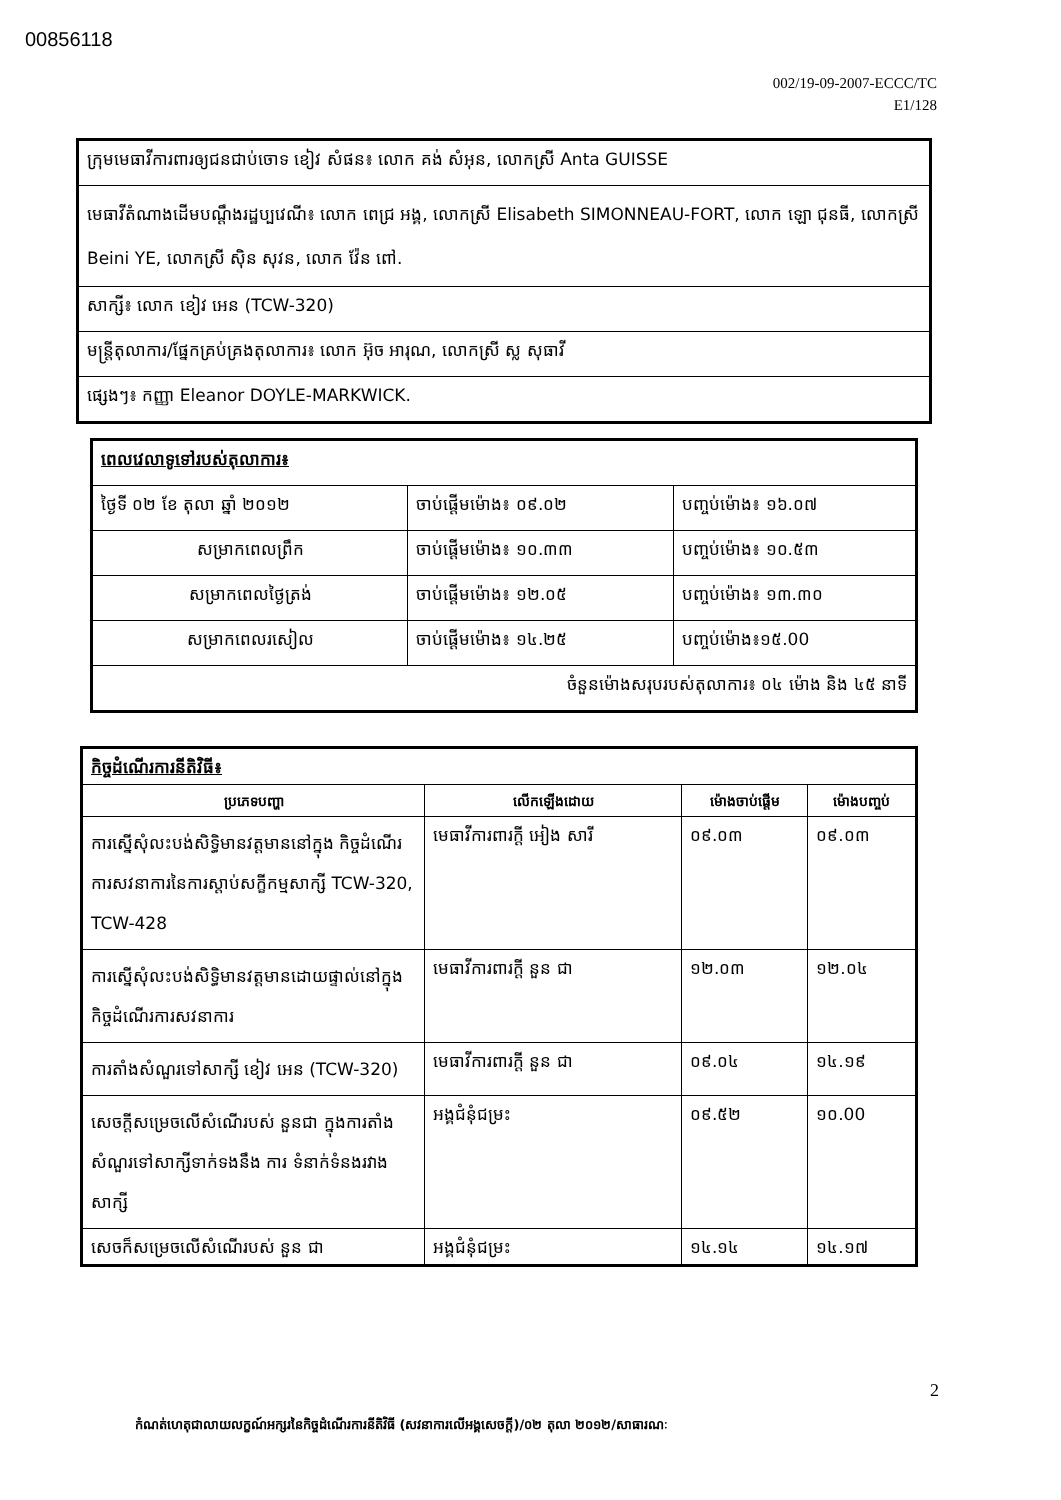00856118
002/19-09-2007-ECCC/TC
E1/128
| ក្រុមមេធាវីការពារឲ្យជនជាប់ចោទ ខៀវ សំផន៖ លោក គង់ សំអុន, លោកស្រី Anta GUISSE |
| មេធាវីតំណាងដើមបណ្តឹងរដ្ឋប្បវេណី៖ លោក ពេជ្រ អង្គ, លោកស្រី Elisabeth SIMONNEAU-FORT, លោក ឡោ ជុនធី, លោកស្រី Beini YE, លោកស្រី ស៊ិន សុវន, លោក វ៉ែន ពៅ. |
| សាក្សី៖ លោក ខៀវ អេន (TCW-320) |
| មន្ត្រីតុលាការ/ផ្នែកគ្រប់គ្រងតុលាការ៖ លោក អ៊ុច អារុណ, លោកស្រី ស្ល សុធាវី |
| ផ្សេងៗ៖ កញ្ញា Eleanor DOYLE-MARKWICK. |
| ពេលវេលាទូទៅរបស់តុលាការ៖ | | |
| ថ្ងៃទី ០២ ខែ តុលា ឆ្នាំ ២០១២ | ចាប់ផ្តើមម៉ោង៖ ០៩.០២ | បញ្ចប់ម៉ោង៖ ១៦.០៧ |
| សម្រាកពេលព្រឹក | ចាប់ផ្តើមម៉ោង៖ ១០.៣៣ | បញ្ចប់ម៉ោង៖ ១០.៥៣ |
| សម្រាកពេលថ្ងៃត្រង់ | ចាប់ផ្តើមម៉ោង៖ ១២.០៥ | បញ្ចប់ម៉ោង៖ ១៣.៣០ |
| សម្រាកពេលរសៀល | ចាប់ផ្តើមម៉ោង៖ ១៤.២៥ | បញ្ចប់ម៉ោង៖១៥.00 |
| ចំនួនម៉ោងសរុបរបស់តុលាការ៖ ០៤ ម៉ោង និង ៤៥ នាទី | | |
| កិច្ចដំណើរការនីតិវិធី៖ | | | |
| ប្រភេទបញ្ហា | លើកឡើងដោយ | ម៉ោងចាប់ផ្តើម | ម៉ោងបញ្ចប់ |
| ការស្នើសុំលះបង់សិទ្ធិមានវត្តមាននៅក្នុង កិច្ចដំណើរការសវនាការនៃការស្តាប់សក្ខីកម្មសាក្សី TCW-320, TCW-428 | មេធាវីការពារក្តី អៀង សារី | ០៩.០៣ | ០៩.០៣ |
| ការស្នើសុំលះបង់សិទ្ធិមានវត្តមានដោយផ្ទាល់នៅក្នុងកិច្ចដំណើរការសវនាការ | មេធាវីការពារក្តី នួន ជា | ១២.០៣ | ១២.០៤ |
| ការតាំងសំណួរទៅសាក្សី ខៀវ អេន (TCW-320) | មេធាវីការពារក្តី នួន ជា | ០៩.០៤ | ១៤.១៩ |
| សេចក្តីសម្រេចលើសំណើរបស់ នួនជា ក្នុងការតាំងសំណួរទៅសាក្សីទាក់ទងនឹង ការ ទំនាក់ទំនងរវាងសាក្សី | អង្គជំនុំជម្រះ | ០៩.៥២ | ១០.00 |
| សេចក៏សម្រេចលើសំណើរបស់ នួន ជា | អង្គជំនុំជម្រះ | ១៤.១៤ | ១៤.១៧ |
2
កំណត់ហេតុជាលាយលក្ខណ៍អក្សរនៃកិច្ចដំណើរការនីតិវិធី (សវនាការលើអង្គសេចក្តី)/០២ តុលា ២០១២/សាធារណៈ